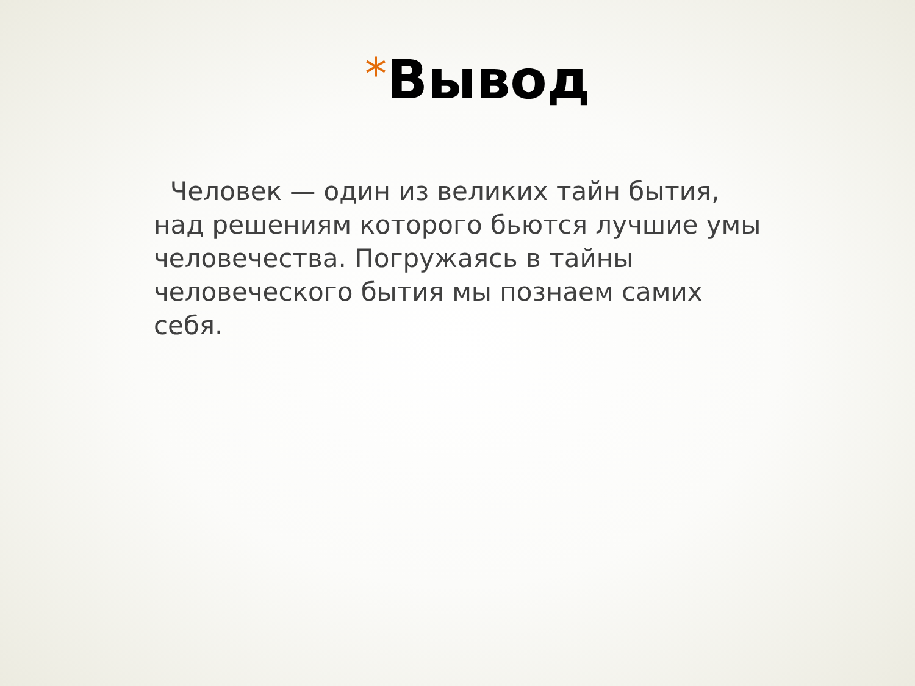*Вывод
Человек — один из великих тайн бытия, над решениям которого бьются лучшие умы человечества. Погружаясь в тайны человеческого бытия мы познаем самих себя.